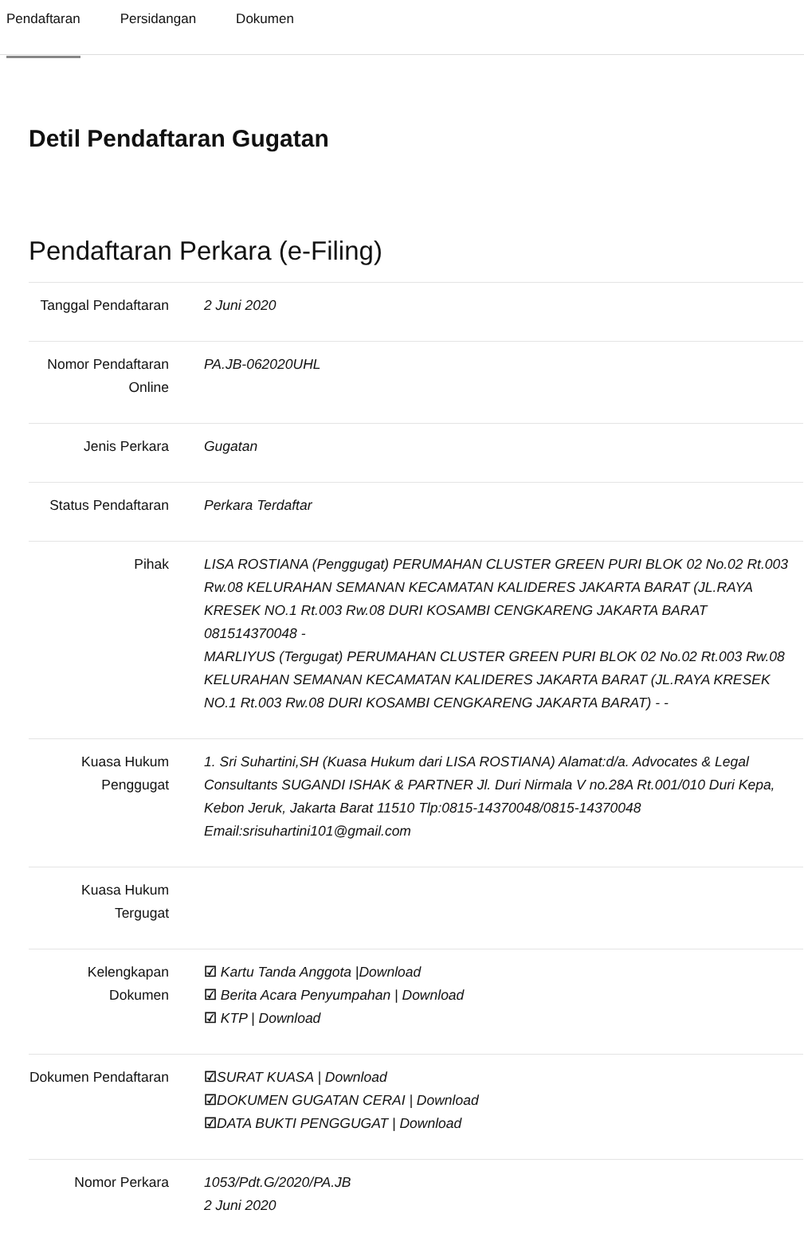Pendaftaran Persidangan Dokumen
Detil Pendaftaran Gugatan
Pendaftaran Perkara (e-Filing)
| Tanggal Pendaftaran | 2 Juni 2020 |
| Nomor Pendaftaran Online | PA.JB-062020UHL |
| Jenis Perkara | Gugatan |
| Status Pendaftaran | Perkara Terdaftar |
| Pihak | LISA ROSTIANA (Penggugat) PERUMAHAN CLUSTER GREEN PURI BLOK 02 No.02 Rt.003 Rw.08 KELURAHAN SEMANAN KECAMATAN KALIDERES JAKARTA BARAT (JL.RAYA KRESEK NO.1 Rt.003 Rw.08 DURI KOSAMBI CENGKARENG JAKARTA BARAT 081514370048 - MARLIYUS (Tergugat) PERUMAHAN CLUSTER GREEN PURI BLOK 02 No.02 Rt.003 Rw.08 KELURAHAN SEMANAN KECAMATAN KALIDERES JAKARTA BARAT (JL.RAYA KRESEK NO.1 Rt.003 Rw.08 DURI KOSAMBI CENGKARENG JAKARTA BARAT) - - |
| Kuasa Hukum Penggugat | 1. Sri Suhartini,SH (Kuasa Hukum dari LISA ROSTIANA) Alamat:d/a. Advocates & Legal Consultants SUGANDI ISHAK & PARTNER Jl. Duri Nirmala V no.28A Rt.001/010 Duri Kepa, Kebon Jeruk, Jakarta Barat 11510 Tlp:0815-14370048/0815-14370048 Email:srisuhartini101@gmail.com |
| Kuasa Hukum Tergugat | |
| Kelengkapan Dokumen | ☑ Kartu Tanda Anggota /Download ☑ Berita Acara Penyumpahan / Download ☑ KTP / Download |
| Dokumen Pendaftaran | ☑ SURAT KUASA / Download ☑ DOKUMEN GUGATAN CERAI / Download ☑ DATA BUKTI PENGGUGAT / Download |
| Nomor Perkara | 1053/Pdt.G/2020/PA.JB 2 Juni 2020 |